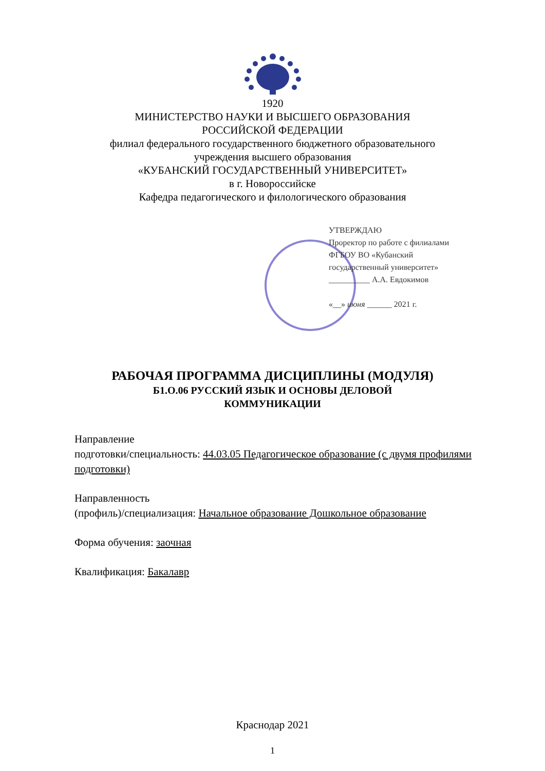1920
МИНИСТЕРСТВО НАУКИ И ВЫСШЕГО ОБРАЗОВАНИЯ
РОССИЙСКОЙ ФЕДЕРАЦИИ
филиал федерального государственного бюджетного образовательного
учреждения высшего образования
«КУБАНСКИЙ ГОСУДАРСТВЕННЫЙ УНИВЕРСИТЕТ»
в г. Новороссийске
Кафедра педагогического и филологического образования
УТВЕРЖДАЮ
Проректор по работе с филиалами
ФГБОУ ВО «Кубанский
государственный университет»
__________ А.А. Евдокимов
«__» июня ______ 2021 г.
РАБОЧАЯ ПРОГРАММА ДИСЦИПЛИНЫ (МОДУЛЯ)
Б1.О.06 РУССКИЙ ЯЗЫК И ОСНОВЫ ДЕЛОВОЙ
КОММУНИКАЦИИ
Направление
подготовки/специальность: 44.03.05 Педагогическое образование (с двумя профилями подготовки)
Направленность
(профиль)/специализация: Начальное образование Дошкольное образование
Форма обучения: заочная
Квалификация: Бакалавр
Краснодар 2021
1